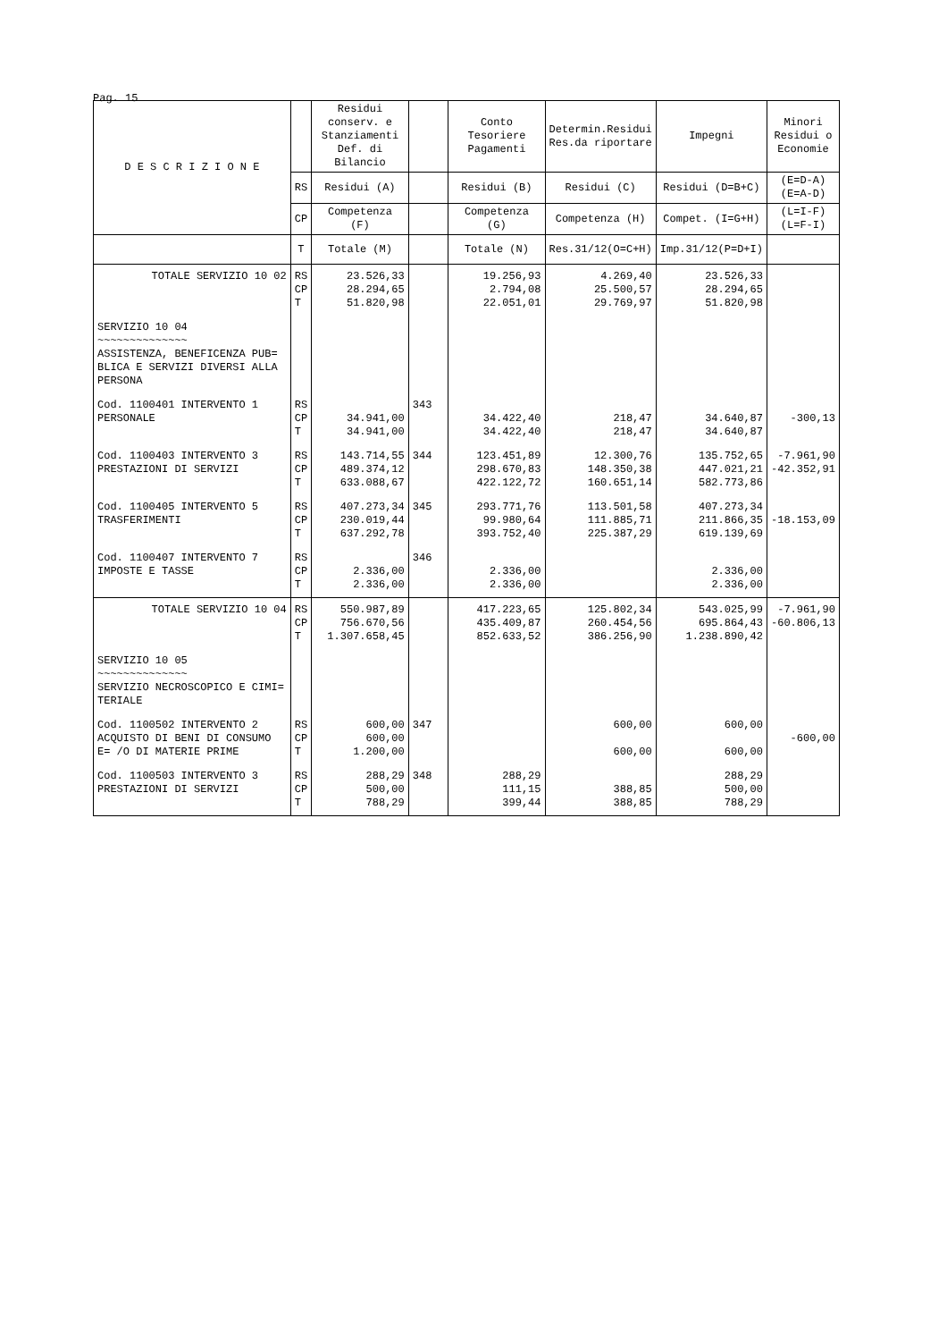Pag. 15
| D E S C R I Z I O N E | | Residui conserv. e Stanziamenti Def. di Bilancio | | Conto Tesoriere Pagamenti | Determin.Residui Res.da riportare | Impegni | Minori Residui o Economie |
| --- | --- | --- | --- | --- | --- | --- | --- |
| | RS | Residui (A) | | Residui (B) | Residui (C) | Residui (D=B+C) | (E=D-A) (E=A-D) |
| | CP | Competenza (F) | | Competenza (G) | Competenza (H) | Compet. (I=G+H) | (L=I-F) (L=F-I) |
| | T | Totale (M) | | Totale (N) | Res.31/12(O=C+H) | Imp.31/12(P=D+I) | |
| TOTALE SERVIZIO 10 02 | RS CP T | 23.526,33 28.294,65 51.820,98 | | 19.256,93 2.794,08 22.051,01 | 4.269,40 25.500,57 29.769,97 | 23.526,33 28.294,65 51.820,98 | |
| SERVIZIO 10 04 ~~~~~~~~~~~~~~ ASSISTENZA, BENEFICENZA PUB= BLICA E SERVIZI DIVERSI ALLA PERSONA | | | | | | | |
| Cod. 1100401 INTERVENTO 1 PERSONALE | RS CP T | 34.941,00 34.941,00 | 343 | 34.422,40 34.422,40 | 218,47 218,47 | 34.640,87 34.640,87 | -300,13 |
| Cod. 1100403 INTERVENTO 3 PRESTAZIONI DI SERVIZI | RS CP T | 143.714,55 489.374,12 633.088,67 | 344 | 123.451,89 298.670,83 422.122,72 | 12.300,76 148.350,38 160.651,14 | 135.752,65 447.021,21 582.773,86 | -7.961,90 -42.352,91 |
| Cod. 1100405 INTERVENTO 5 TRASFERIMENTI | RS CP T | 407.273,34 230.019,44 637.292,78 | 345 | 293.771,76 99.980,64 393.752,40 | 113.501,58 111.885,71 225.387,29 | 407.273,34 211.866,35 619.139,69 | -18.153,09 |
| Cod. 1100407 INTERVENTO 7 IMPOSTE E TASSE | RS CP T | 2.336,00 2.336,00 | 346 | 2.336,00 2.336,00 | | 2.336,00 2.336,00 | |
| TOTALE SERVIZIO 10 04 | RS CP T | 550.987,89 756.670,56 1.307.658,45 | | 417.223,65 435.409,87 852.633,52 | 125.802,34 260.454,56 386.256,90 | 543.025,99 695.864,43 1.238.890,42 | -7.961,90 -60.806,13 |
| SERVIZIO 10 05 ~~~~~~~~~~~~~~ SERVIZIO NECROSCOPICO E CIMI= TERIALE | | | | | | | |
| Cod. 1100502 INTERVENTO 2 ACQUISTO DI BENI DI CONSUMO E= /O DI MATERIE PRIME | RS CP T | 600,00 600,00 1.200,00 | 347 | | 600,00 600,00 | 600,00 600,00 | -600,00 |
| Cod. 1100503 INTERVENTO 3 PRESTAZIONI DI SERVIZI | RS CP T | 288,29 500,00 788,29 | 348 | 288,29 111,15 399,44 | 388,85 388,85 | 288,29 500,00 788,29 | |